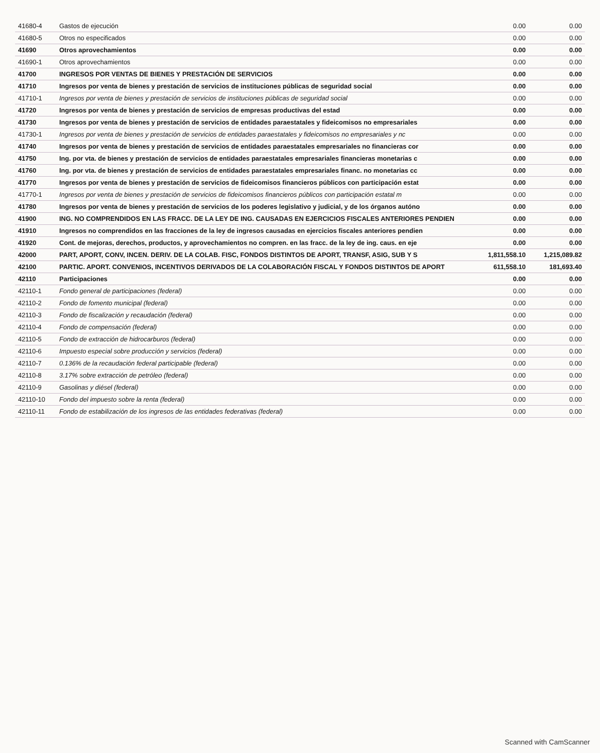| 41680-4 | Gastos de ejecución | 0.00 | 0.00 |
| 41680-5 | Otros no especificados | 0.00 | 0.00 |
| 41690 | Otros aprovechamientos | 0.00 | 0.00 |
| 41690-1 | Otros aprovechamientos | 0.00 | 0.00 |
| 41700 | INGRESOS POR VENTAS DE BIENES Y PRESTACIÓN DE SERVICIOS | 0.00 | 0.00 |
| 41710 | Ingresos por venta de bienes y prestación de servicios de instituciones públicas de seguridad social | 0.00 | 0.00 |
| 41710-1 | Ingresos por venta de bienes y prestación de servicios de instituciones públicas de seguridad social | 0.00 | 0.00 |
| 41720 | Ingresos por venta de bienes y prestación de servicios de empresas productivas del estad | 0.00 | 0.00 |
| 41730 | Ingresos por venta de bienes y prestación de servicios de entidades paraestatales y fideicomisos no empresariales | 0.00 | 0.00 |
| 41730-1 | Ingresos por venta de bienes y prestación de servicios de entidades paraestatales y fideicomisos no empresariales y nc | 0.00 | 0.00 |
| 41740 | Ingresos por venta de bienes y prestación de servicios de entidades paraestatales empresariales no financieras cor | 0.00 | 0.00 |
| 41750 | Ing. por vta. de bienes y prestación de servicios de entidades paraestatales empresariales financieras monetarias c | 0.00 | 0.00 |
| 41760 | Ing. por vta. de bienes y prestación de servicios de entidades paraestatales empresariales financ. no monetarias cc | 0.00 | 0.00 |
| 41770 | Ingresos por venta de bienes y prestación de servicios de fideicomisos financieros públicos con participación estat | 0.00 | 0.00 |
| 41770-1 | Ingresos por venta de bienes y prestación de servicios de fideicomisos financieros públicos con participación estatal m | 0.00 | 0.00 |
| 41780 | Ingresos por venta de bienes y prestación de servicios de los poderes legislativo y judicial, y de los órganos autóno | 0.00 | 0.00 |
| 41900 | ING. NO COMPRENDIDOS EN LAS FRACC. DE LA LEY DE ING. CAUSADAS EN EJERCICIOS FISCALES ANTERIORES PENDIEN | 0.00 | 0.00 |
| 41910 | Ingresos no comprendidos en las fracciones de la ley de ingresos causadas en ejercicios fiscales anteriores pendien | 0.00 | 0.00 |
| 41920 | Cont. de mejoras, derechos, productos, y aprovechamientos no compren. en las fracc. de la ley de ing. caus. en eje | 0.00 | 0.00 |
| 42000 | PART, APORT, CONV, INCEN. DERIV. DE LA COLAB. FISC, FONDOS DISTINTOS DE APORT, TRANSF, ASIG, SUB Y S | 1,811,558.10 | 1,215,089.82 |
| 42100 | PARTIC. APORT. CONVENIOS, INCENTIVOS DERIVADOS DE LA COLABORACIÓN FISCAL Y FONDOS DISTINTOS DE APORT | 611,558.10 | 181,693.40 |
| 42110 | Participaciones | 0.00 | 0.00 |
| 42110-1 | Fondo general de participaciones (federal) | 0.00 | 0.00 |
| 42110-2 | Fondo de fomento municipal (federal) | 0.00 | 0.00 |
| 42110-3 | Fondo de fiscalización y recaudación (federal) | 0.00 | 0.00 |
| 42110-4 | Fondo de compensación (federal) | 0.00 | 0.00 |
| 42110-5 | Fondo de extracción de hidrocarburos (federal) | 0.00 | 0.00 |
| 42110-6 | Impuesto especial sobre producción y servicios (federal) | 0.00 | 0.00 |
| 42110-7 | 0.136% de la recaudación federal participable (federal) | 0.00 | 0.00 |
| 42110-8 | 3.17% sobre extracción de petróleo (federal) | 0.00 | 0.00 |
| 42110-9 | Gasolinas y diésel (federal) | 0.00 | 0.00 |
| 42110-10 | Fondo del impuesto sobre la renta (federal) | 0.00 | 0.00 |
| 42110-11 | Fondo de estabilización de los ingresos de las entidades federativas (federal) | 0.00 | 0.00 |
Scanned with CamScanner